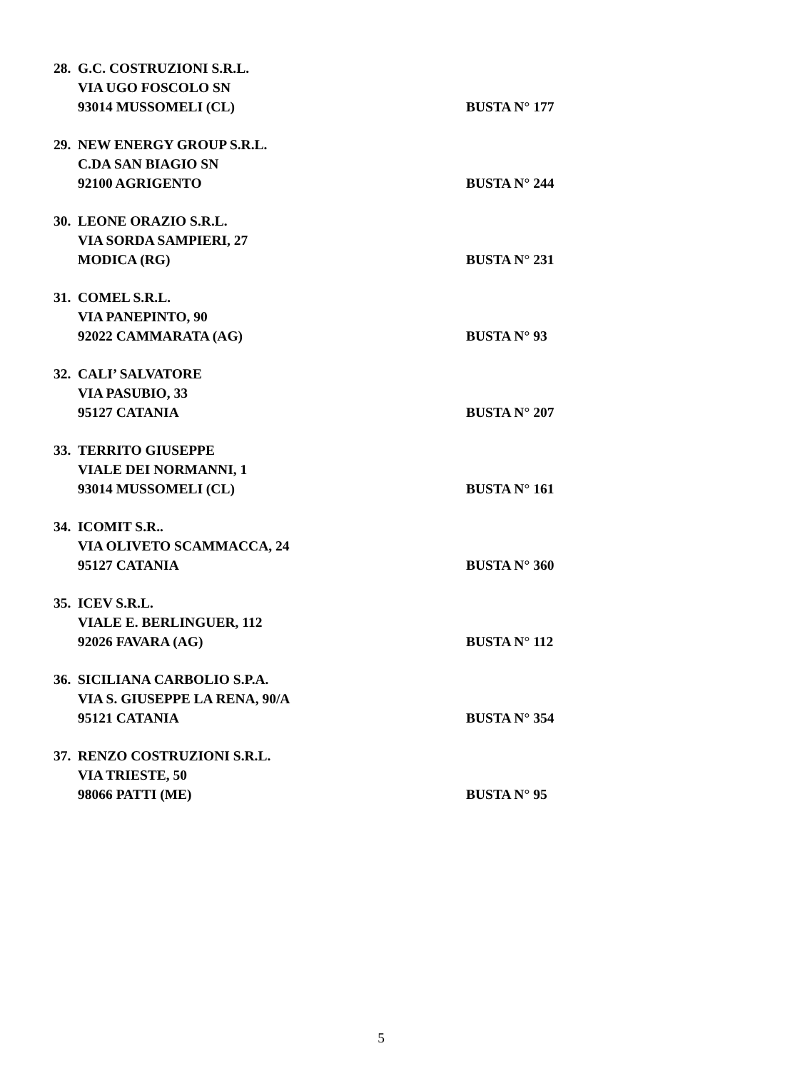28. G.C. COSTRUZIONI S.R.L.
VIA UGO FOSCOLO SN
93014 MUSSOMELI (CL) BUSTA N° 177
29. NEW ENERGY GROUP S.R.L.
C.DA SAN BIAGIO SN
92100 AGRIGENTO BUSTA N° 244
30. LEONE ORAZIO S.R.L.
VIA SORDA SAMPIERI, 27
MODICA (RG) BUSTA N° 231
31. COMEL S.R.L.
VIA PANEPINTO, 90
92022 CAMMARATA (AG) BUSTA N° 93
32. CALI’ SALVATORE
VIA PASUBIO, 33
95127 CATANIA BUSTA N° 207
33. TERRITO GIUSEPPE
VIALE DEI NORMANNI, 1
93014 MUSSOMELI (CL) BUSTA N° 161
34. ICOMIT S.R..
VIA OLIVETO SCAMMACCA, 24
95127 CATANIA BUSTA N° 360
35. ICEV S.R.L.
VIALE E. BERLINGUER, 112
92026 FAVARA (AG) BUSTA N° 112
36. SICILIANA CARBOLIO S.P.A.
VIA S. GIUSEPPE LA RENA, 90/A
95121 CATANIA BUSTA N° 354
37. RENZO COSTRUZIONI S.R.L.
VIA TRIESTE, 50
98066 PATTI (ME) BUSTA N° 95
5